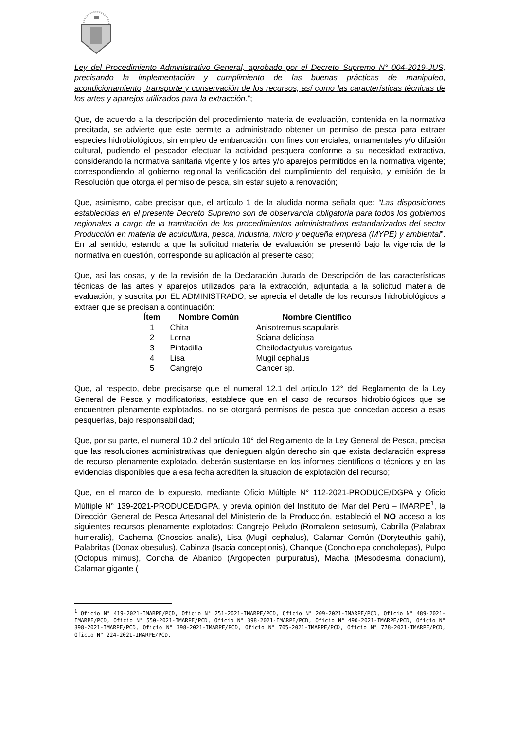Ley del Procedimiento Administrativo General, aprobado por el Decreto Supremo N° 004-2019-JUS, precisando la implementación y cumplimiento de las buenas prácticas de manipuleo, acondicionamiento, transporte y conservación de los recursos, así como las características técnicas de los artes y aparejos utilizados para la extracción.”;
Que, de acuerdo a la descripción del procedimiento materia de evaluación, contenida en la normativa precitada, se advierte que este permite al administrado obtener un permiso de pesca para extraer especies hidrobiológicos, sin empleo de embarcación, con fines comerciales, ornamentales y/o difusión cultural, pudiendo el pescador efectuar la actividad pesquera conforme a su necesidad extractiva, considerando la normativa sanitaria vigente y los artes y/o aparejos permitidos en la normativa vigente; correspondiendo al gobierno regional la verificación del cumplimiento del requisito, y emisión de la Resolución que otorga el permiso de pesca, sin estar sujeto a renovación;
Que, asimismo, cabe precisar que, el artículo 1 de la aludida norma señala que: “Las disposiciones establecidas en el presente Decreto Supremo son de observancia obligatoria para todos los gobiernos regionales a cargo de la tramitación de los procedimientos administrativos estandarizados del sector Producción en materia de acuicultura, pesca, industria, micro y pequeña empresa (MYPE) y ambiental”. En tal sentido, estando a que la solicitud materia de evaluación se presentó bajo la vigencia de la normativa en cuestión, corresponde su aplicación al presente caso;
Que, así las cosas, y de la revisión de la Declaración Jurada de Descripción de las características técnicas de las artes y aparejos utilizados para la extracción, adjuntada a la solicitud materia de evaluación, y suscrita por EL ADMINISTRADO, se aprecia el detalle de los recursos hidrobiológicos a extraer que se precisan a continuación:
| Ítem | Nombre Común | Nombre Científico |
| --- | --- | --- |
| 1 | Chita | Anisotremus scapularis |
| 2 | Lorna | Sciana deliciosa |
| 3 | Pintadilla | Cheilodactyulus vareigatus |
| 4 | Lisa | Mugil cephalus |
| 5 | Cangrejo | Cancer sp. |
Que, al respecto, debe precisarse que el numeral 12.1 del artículo 12° del Reglamento de la Ley General de Pesca y modificatorias, establece que en el caso de recursos hidrobiológicos que se encuentren plenamente explotados, no se otorgará permisos de pesca que concedan acceso a esas pesquerías, bajo responsabilidad;
Que, por su parte, el numeral 10.2 del artículo 10° del Reglamento de la Ley General de Pesca, precisa que las resoluciones administrativas que denieguen algún derecho sin que exista declaración expresa de recurso plenamente explotado, deberán sustentarse en los informes científicos o técnicos y en las evidencias disponibles que a esa fecha acrediten la situación de explotación del recurso;
Que, en el marco de lo expuesto, mediante Oficio Múltiple N° 112-2021-PRODUCE/DGPA y Oficio Múltiple N° 139-2021-PRODUCE/DGPA, y previa opinión del Instituto del Mar del Perú – IMARPE<sup>1</sup>, la Dirección General de Pesca Artesanal del Ministerio de la Producción, estableció el NO acceso a los siguientes recursos plenamente explotados: Cangrejo Peludo (Romaleon setosum), Cabrilla (Palabrax humeralis), Cachema (Cnoscios analis), Lisa (Mugil cephalus), Calamar Común (Doryteuthis gahi), Palabritas (Donax obesulus), Cabinza (Isacia conceptionis), Chanque (Concholepa concholepas), Pulpo (Octopus mimus), Concha de Abanico (Argopecten purpuratus), Macha (Mesodesma donacium), Calamar gigante (
<sup>1</sup> Oficio N° 419-2021-IMARPE/PCD, Oficio N° 251-2021-IMARPE/PCD, Oficio N° 209-2021-IMARPE/PCD, Oficio N° 489-2021-IMARPE/PCD, Oficio N° 550-2021-IMARPE/PCD, Oficio N° 398-2021-IMARPE/PCD, Oficio N° 490-2021-IMARPE/PCD, Oficio N° 398-2021-IMARPE/PCD, Oficio N° 398-2021-IMARPE/PCD, Oficio N° 705-2021-IMARPE/PCD, Oficio N° 778-2021-IMARPE/PCD, Oficio N° 224-2021-IMARPE/PCD.